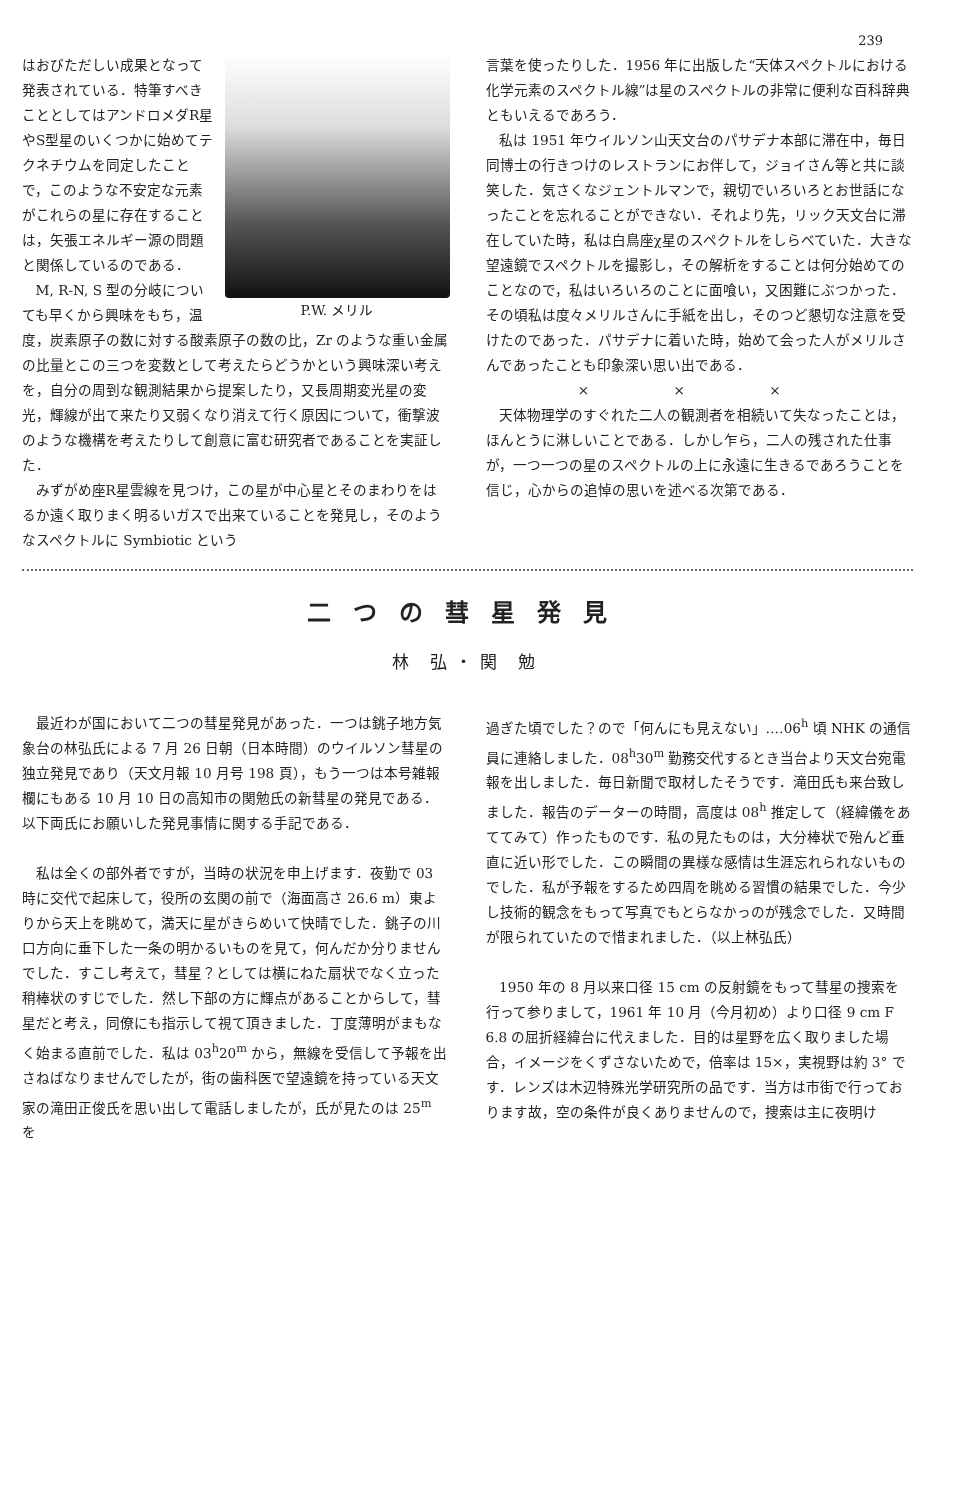239
P.W. メリル
はおびただしい成果となって発表されている．特筆すべきこととしてはアンドロメダR星やS型星のいくつかに始めてテクネチウムを同定したことで，このような不安定な元素がこれらの星に存在することは，矢張エネルギー源の問題と関係しているのである．
M, R-N, S 型の分岐についても早くから興味をもち，温度，炭素原子の数に対する酸素原子の数の比，Zr のような重い金属の比量とこの三つを変数として考えたらどうかという興味深い考えを，自分の周到な観測結果から提案したり，又長周期変光星の変光，輝線が出て来たり又弱くなり消えて行く原因について，衝撃波のような機構を考えたりして創意に富む研究者であることを実証した．
みずがめ座R星雲線を見つけ，この星が中心星とそのまわりをはるか遠く取りまく明るいガスで出来ていることを発見し，そのようなスペクトルに Symbiotic という
言葉を使ったりした．1956 年に出版した“天体スペクトルにおける化学元素のスペクトル線”は星のスペクトルの非常に便利な百科辞典ともいえるであろう．
私は 1951 年ウイルソン山天文台のパサデナ本部に滞在中，毎日同博士の行きつけのレストランにお伴して，ジョイさん等と共に談笑した．気さくなジェントルマンで，親切でいろいろとお世話になったことを忘れることができない．それより先，リック天文台に滞在していた時，私は白鳥座χ星のスペクトルをしらべていた．大きな望遠鏡でスペクトルを撮影し，その解析をすることは何分始めてのことなので，私はいろいろのことに面喰い，又困難にぶつかった．その頃私は度々メリルさんに手紙を出し，そのつど懇切な注意を受けたのであった．パサデナに着いた時，始めて会った人がメリルさんであったことも印象深い思い出である．
× × ×
天体物理学のすぐれた二人の観測者を相続いて失なったことは，ほんとうに淋しいことである．しかし乍ら，二人の残された仕事が，一つ一つの星のスペクトルの上に永遠に生きるであろうことを信じ，心からの追悼の思いを述べる次第である．
二つの彗星発見
林 弘・関 勉
最近わが国において二つの彗星発見があった．一つは銚子地方気象台の林弘氏による 7 月 26 日朝（日本時間）のウイルソン彗星の独立発見であり（天文月報 10 月号 198 頁），もう一つは本号雑報欄にもある 10 月 10 日の高知市の関勉氏の新彗星の発見である．以下両氏にお願いした発見事情に関する手記である．
私は全くの部外者ですが，当時の状況を申上げます．夜勤で 03 時に交代で起床して，役所の玄関の前で（海面高さ 26.6 m）東よりから天上を眺めて，満天に星がきらめいて快晴でした．銚子の川口方向に垂下した一条の明かるいものを見て，何んだか分りませんでした．すこし考えて，彗星？としては横にねた扇状でなく立った稍棒状のすじでした．然し下部の方に輝点があることからして，彗星だと考え，同僚にも指示して視て頂きました．丁度薄明がまもなく始まる直前でした．私は 03<sup>h</sup>20<sup>m</sup> から，無線を受信して予報を出さねばなりませんでしたが，街の歯科医で望遠鏡を持っている天文家の滝田正俊氏を思い出して電話しましたが，氏が見たのは 25<sup>m</sup> を
過ぎた頃でした？ので「何んにも見えない」‥‥06<sup>h</sup> 頃 NHK の通信員に連絡しました．08<sup>h</sup>30<sup>m</sup> 勤務交代するとき当台より天文台宛電報を出しました．毎日新聞で取材したそうです．滝田氏も来台致しました．報告のデーターの時間，高度は 08<sup>h</sup> 推定して（経緯儀をあててみて）作ったものです．私の見たものは，大分棒状で殆んど垂直に近い形でした．この瞬間の異様な感情は生涯忘れられないものでした．私が予報をするため四周を眺める習慣の結果でした．今少し技術的観念をもって写真でもとらなかっのが残念でした．又時間が限られていたので惜まれました．（以上林弘氏）
1950 年の 8 月以来口径 15 cm の反射鏡をもって彗星の捜索を行って参りまして，1961 年 10 月（今月初め）より口径 9 cm F 6.8 の屈折経緯台に代えました．目的は星野を広く取りました場合，イメージをくずさないためで，倍率は 15×，実視野は約 3° です．レンズは木辺特殊光学研究所の品です．当方は市街で行っております故，空の条件が良くありませんので，捜索は主に夜明け